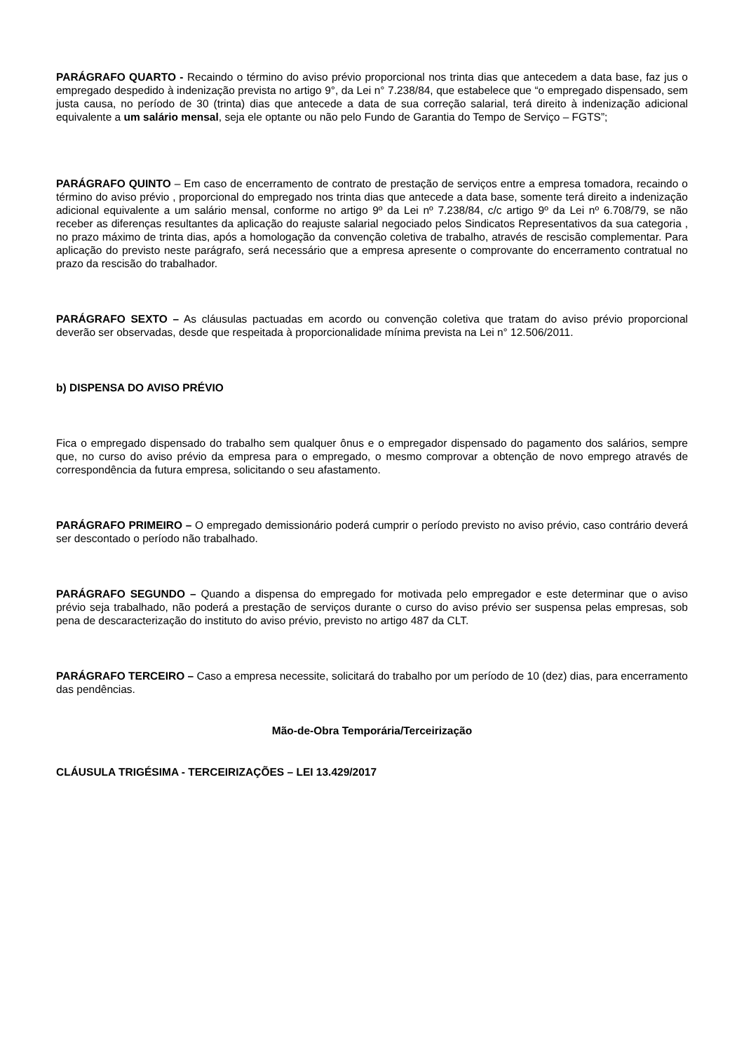PARÁGRAFO QUARTO - Recaindo o término do aviso prévio proporcional nos trinta dias que antecedem a data base, faz jus o empregado despedido à indenização prevista no artigo 9°, da Lei n° 7.238/84, que estabelece que “o empregado dispensado, sem justa causa, no período de 30 (trinta) dias que antecede a data de sua correção salarial, terá direito à indenização adicional equivalente a um salário mensal, seja ele optante ou não pelo Fundo de Garantia do Tempo de Serviço – FGTS”;
PARÁGRAFO QUINTO – Em caso de encerramento de contrato de prestação de serviços entre a empresa tomadora, recaindo o término do aviso prévio , proporcional do empregado nos trinta dias que antecede a data base, somente terá direito a indenização adicional equivalente a um salário mensal, conforme no artigo 9º da Lei nº 7.238/84, c/c artigo 9º da Lei nº 6.708/79, se não receber as diferenças resultantes da aplicação do reajuste salarial negociado pelos Sindicatos Representativos da sua categoria , no prazo máximo de trinta dias, após a homologação da convenção coletiva de trabalho, através de rescisão complementar. Para aplicação do previsto neste parágrafo, será necessário que a empresa apresente o comprovante do encerramento contratual no prazo da rescisão do trabalhador.
PARÁGRAFO SEXTO – As cláusulas pactuadas em acordo ou convenção coletiva que tratam do aviso prévio proporcional deverão ser observadas, desde que respeitada à proporcionalidade mínima prevista na Lei n° 12.506/2011.
b) DISPENSA DO AVISO PRÉVIO
Fica o empregado dispensado do trabalho sem qualquer ônus e o empregador dispensado do pagamento dos salários, sempre que, no curso do aviso prévio da empresa para o empregado, o mesmo comprovar a obtenção de novo emprego através de correspondência da futura empresa, solicitando o seu afastamento.
PARÁGRAFO PRIMEIRO – O empregado demissionário poderá cumprir o período previsto no aviso prévio, caso contrário deverá ser descontado o período não trabalhado.
PARÁGRAFO SEGUNDO – Quando a dispensa do empregado for motivada pelo empregador e este determinar que o aviso prévio seja trabalhado, não poderá a prestação de serviços durante o curso do aviso prévio ser suspensa pelas empresas, sob pena de descaracterização do instituto do aviso prévio, previsto no artigo 487 da CLT.
PARÁGRAFO TERCEIRO – Caso a empresa necessite, solicitará do trabalho por um período de 10 (dez) dias, para encerramento das pendências.
Mão-de-Obra Temporária/Terceirização
CLÁUSULA TRIGÉSIMA - TERCEIRIZAÇÕES – LEI 13.429/2017